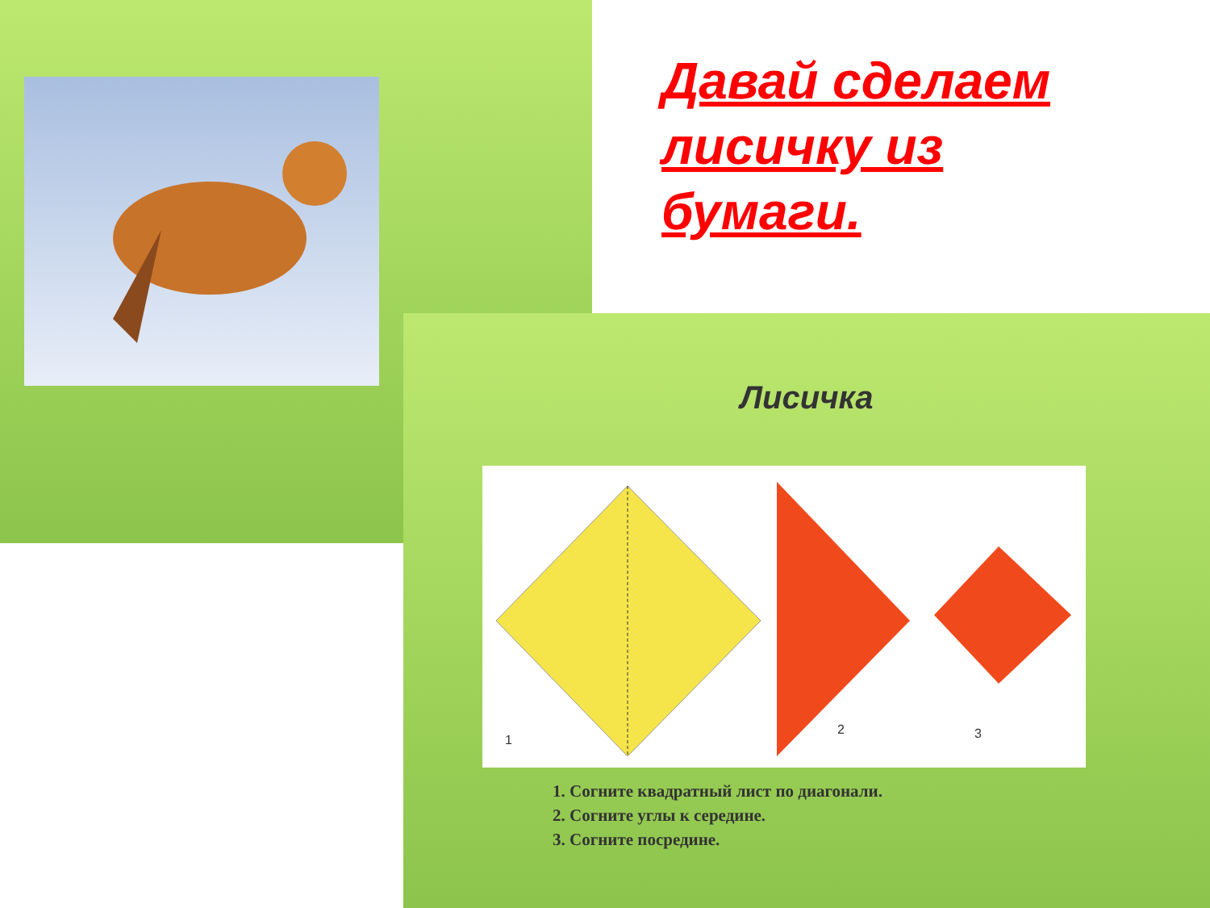Давай сделаем лисичку из бумаги.
Лисичка
1
2
3
1. Согните квадратный лист по диагонали.
2. Согните углы к середине.
3. Согните посредине.